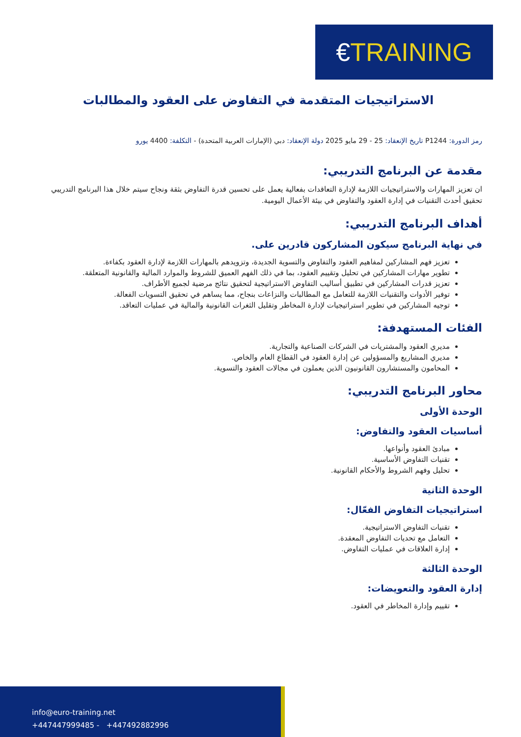€TRAINING
الاستراتيجيات المتقدمة في التفاوض على العقود والمطالبات
رمز الدورة: P1244 تاريخ الإنعقاد: 25 - 29 مايو 2025 دولة الإنعقاد: دبي (الإمارات العربية المتحدة) - التكلفة: 4400 يورو
مقدمة عن البرنامج التدريبي:
ان تعزيز المهارات والاستراتيجيات اللازمة لإدارة التعاقدات بفعالية يعمل على تحسين قدرة التفاوض بثقة ونجاح سيتم خلال هذا البرنامج التدريبي تحقيق أحدث التقنيات في إدارة العقود والتفاوض في بيئة الأعمال اليومية.
أهداف البرنامج التدريبي:
في نهاية البرنامج سيكون المشاركون قادرين على.
تعزيز فهم المشاركين لمفاهيم العقود والتفاوض والتسوية الجديدة، وتزويدهم بالمهارات اللازمة لإدارة العقود بكفاءة.
تطوير مهارات المشاركين في تحليل وتقييم العقود، بما في ذلك الفهم العميق للشروط والموارد المالية والقانونية المتعلقة.
تعزيز قدرات المشاركين في تطبيق أساليب التفاوض الاستراتيجية لتحقيق نتائج مرضية لجميع الأطراف.
توفير الأدوات والتقنيات اللازمة للتعامل مع المطالبات والنزاعات بنجاح، مما يساهم في تحقيق التسويات الفعالة.
توجيه المشاركين في تطوير استراتيجيات لإدارة المخاطر وتقليل الثغرات القانونية والمالية في عمليات التعاقد.
الفئات المستهدفة:
مديري العقود والمشتريات في الشركات الصناعية والتجارية.
مديري المشاريع والمسؤولين عن إدارة العقود في القطاع العام والخاص.
المحامون والمستشارون القانونيون الذين يعملون في مجالات العقود والتسوية.
محاور البرنامج التدريبي:
الوحدة الأولى
أساسيات العقود والتفاوض:
مبادئ العقود وأنواعها.
تقنيات التفاوض الأساسية.
تحليل وفهم الشروط والأحكام القانونية.
الوحدة الثانية
استراتيجيات التفاوض الفعّال:
تقنيات التفاوض الاستراتيجية.
التعامل مع تحديات التفاوض المعقدة.
إدارة العلاقات في عمليات التفاوض.
الوحدة الثالثة
إدارة العقود والتعويضات:
تقييم وإدارة المخاطر في العقود.
info@euro-training.net
+447447999485 - +447492882996